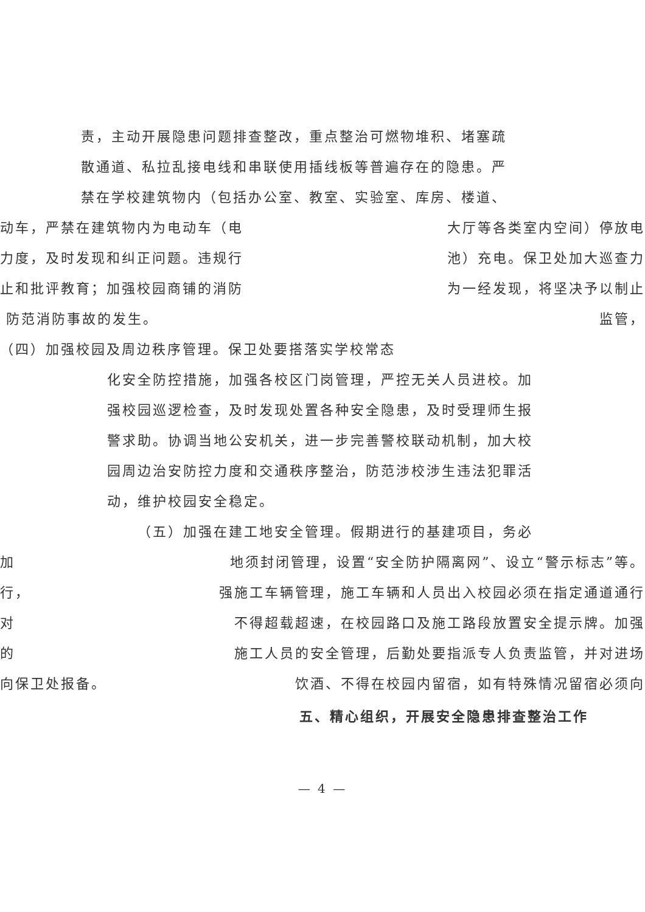责，主动开展隐患问题排查整改，重点整治可燃物堆积、堵塞疏
散通道、私拉乱接电线和串联使用插线板等普遍存在的隐患。严
禁在学校建筑物内（包括办公室、教室、实验室、库房、楼道、
动车，严禁在建筑物内为电动车（电 大厅等各类室内空间）停放电
力度，及时发现和纠正问题。违规行 池）充电。保卫处加大巡查力
止和批评教育；加强校园商铺的消防 为一经发现，将坚决予以制止
防范消防事故的发生。 监管，
（四）加强校园及周边秩序管理。保卫处要搭落实学校常态
化安全防控措施，加强各校区门岗管理，严控无关人员进校。加
强校园巡逻检查，及时发现处置各种安全隐患，及时受理师生报
警求助。协调当地公安机关，进一步完善警校联动机制，加大校
园周边治安防控力度和交通秩序整治，防范涉校涉生违法犯罪活
动，维护校园安全稳定。
（五）加强在建工地安全管理。假期进行的基建项目，务必
加 地须封闭管理，设置“安全防护隔离网”、设立“警示标志”等。
行， 强施工车辆管理，施工车辆和人员出入校园必须在指定通道通行
对 不得超载超速，在校园路口及施工路段放置安全提示牌。加强
的 施工人员的安全管理，后勤处要指派专人负责监管，并对进场
向保卫处报备。 饮酒、不得在校园内留宿，如有特殊情况留宿必须向
五、精心组织，开展安全隐患排查整治工作
— 4 —